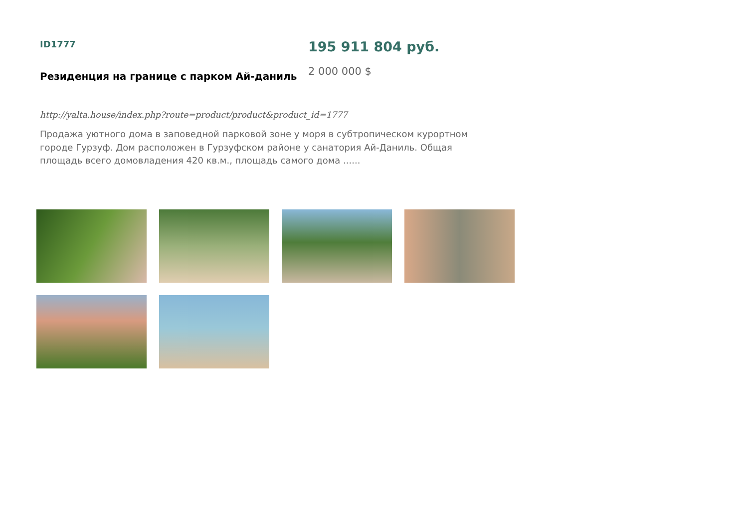ID1777
Резиденция на границе с парком Ай-даниль
195 911 804 руб.
2 000 000 $
http://yalta.house/index.php?route=product/product&product_id=1777
Продажа уютного дома в заповедной парковой зоне у моря в субтропическом курортном городе Гурзуф. Дом расположен в Гурзуфском районе у санатория Ай-Даниль. Общая площадь всего домовладения 420 кв.м., площадь самого дома ......